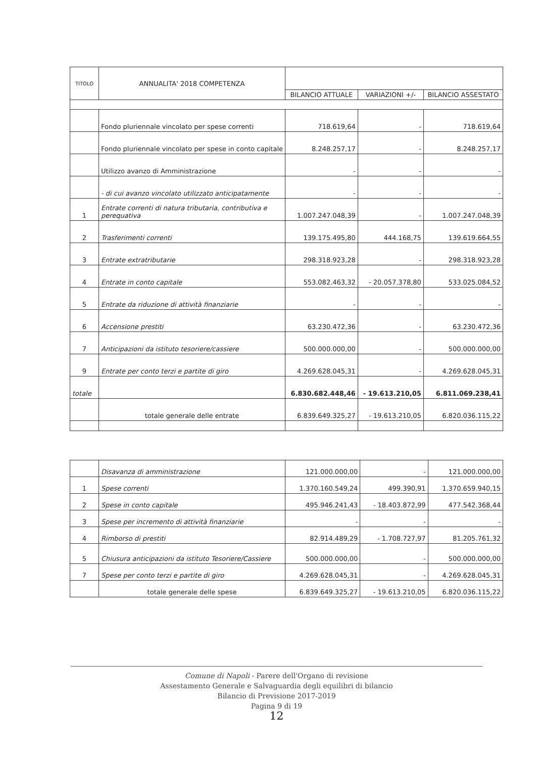| TITOLO | ANNUALITA' 2018 COMPETENZA | | | |
| --- | --- | --- | --- | --- |
| | | BILANCIO ATTUALE | VARIAZIONI +/- | BILANCIO ASSESTATO |
| | Fondo pluriennale vincolato per spese correnti | 718.619,64 | - | 718.619,64 |
| | Fondo pluriennale vincolato per spese in conto capitale | 8.248.257,17 | - | 8.248.257,17 |
| | Utilizzo avanzo di Amministrazione | - | - | - |
| | - di cui avanzo vincolato utilizzato anticipatamente | - | - | - |
| 1 | Entrate correnti di natura tributaria, contributiva e perequativa | 1.007.247.048,39 | - | 1.007.247.048,39 |
| 2 | Trasferimenti correnti | 139.175.495,80 | 444.168,75 | 139.619.664,55 |
| 3 | Entrate extratributarie | 298.318.923,28 | - | 298.318.923,28 |
| 4 | Entrate in conto capitale | 553.082.463,32 | - 20.057.378,80 | 533.025.084,52 |
| 5 | Entrate da riduzione di attività finanziarie | - | - | - |
| 6 | Accensione prestiti | 63.230.472,36 | - | 63.230.472,36 |
| 7 | Anticipazioni da istituto tesoriere/cassiere | 500.000.000,00 | - | 500.000.000,00 |
| 9 | Entrate per conto terzi e partite di giro | 4.269.628.045,31 | - | 4.269.628.045,31 |
| totale | | 6.830.682.448,46 | - 19.613.210,05 | 6.811.069.238,41 |
| | totale generale delle entrate | 6.839.649.325,27 | - 19.613.210,05 | 6.820.036.115,22 |
| | Disavanza di amministrazione | 121.000.000,00 | - | 121.000.000,00 |
| 1 | Spese correnti | 1.370.160.549,24 | 499.390,91 | 1.370.659.940,15 |
| 2 | Spese in conto capitale | 495.946.241,43 | - 18.403.872,99 | 477.542.368,44 |
| 3 | Spese per incremento di attività finanziarie | - | - | - |
| 4 | Rimborso di prestiti | 82.914.489,29 | - 1.708.727,97 | 81.205.761,32 |
| 5 | Chiusura anticipazioni da istituto Tesoriere/Cassiere | 500.000.000,00 | - | 500.000.000,00 |
| 7 | Spese per conto terzi e partite di giro | 4.269.628.045,31 | - | 4.269.628.045,31 |
| | totale generale delle spese | 6.839.649.325,27 | - 19.613.210,05 | 6.820.036.115,22 |
Comune di Napoli - Parere dell'Organo di revisione
Assestamento Generale e Salvaguardia degli equilibri di bilancio
Bilancio di Previsione 2017-2019
Pagina 9 di 19
12